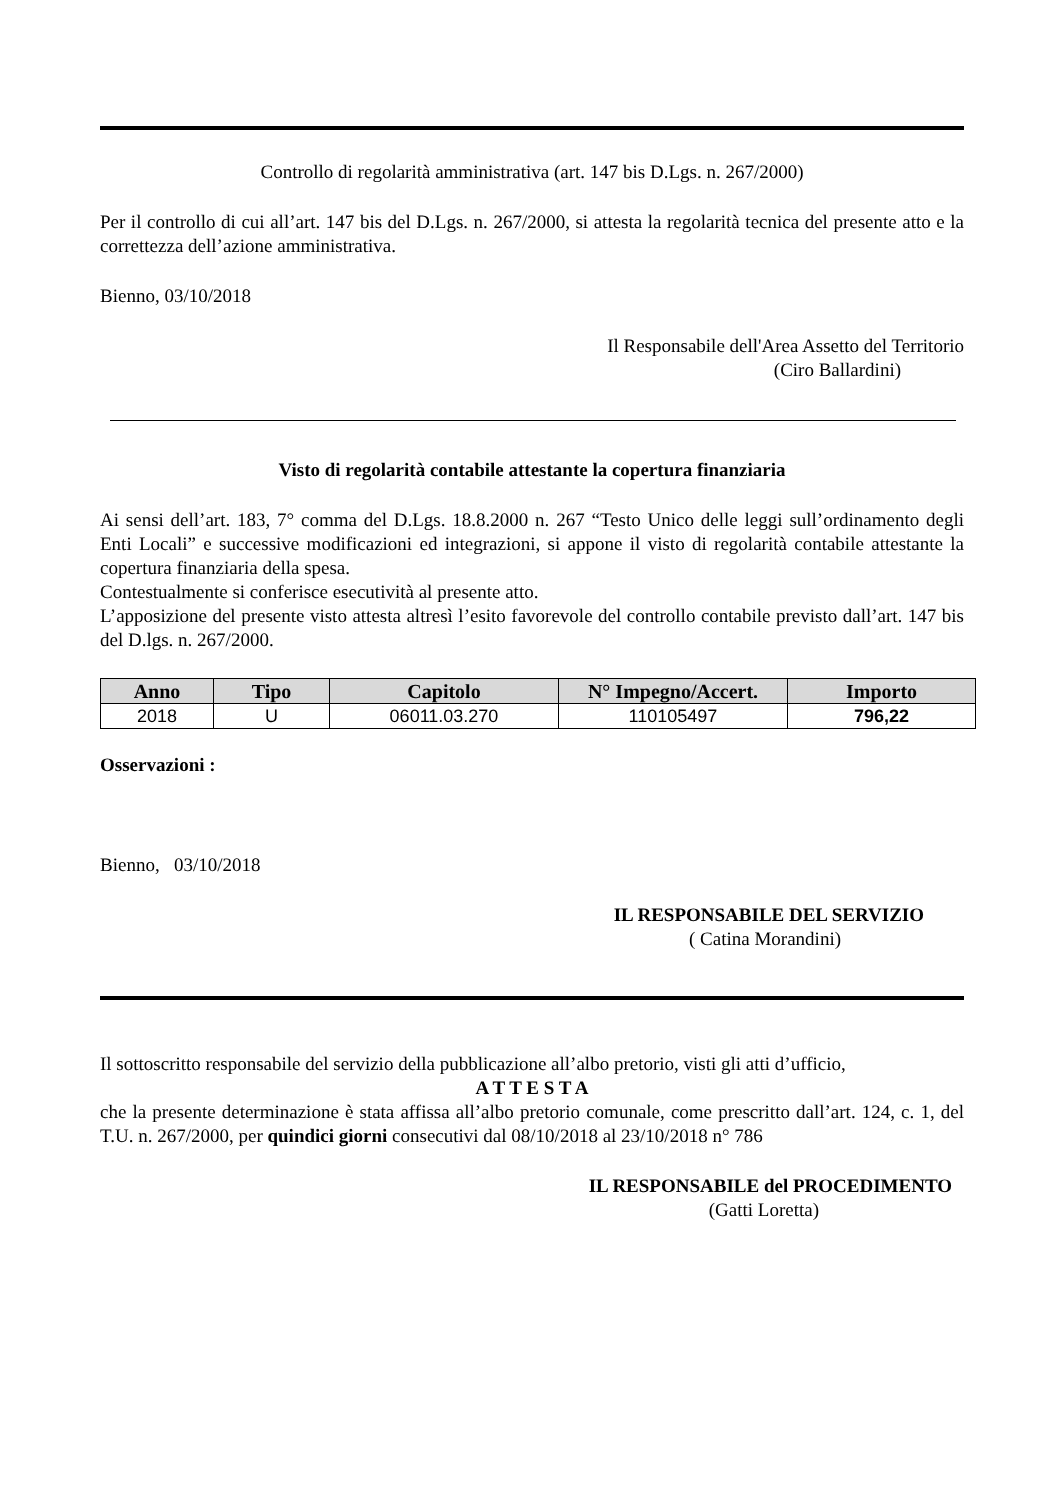Controllo di regolarità amministrativa (art. 147 bis D.Lgs. n. 267/2000)
Per il controllo di cui all’art. 147 bis del D.Lgs. n. 267/2000, si attesta la regolarità tecnica del presente atto e la correttezza dell’azione amministrativa.
Bienno, 03/10/2018
Il Responsabile dell'Area Assetto del Territorio
(Ciro Ballardini)
Visto di regolarità contabile attestante la copertura finanziaria
Ai sensi dell’art. 183, 7° comma del D.Lgs. 18.8.2000 n. 267 “Testo Unico delle leggi sull’ordinamento degli Enti Locali” e successive modificazioni ed integrazioni, si appone il visto di regolarità contabile attestante la copertura finanziaria della spesa.
Contestualmente si conferisce esecutività al presente atto.
L’apposizione del presente visto attesta altresì l’esito favorevole del controllo contabile previsto dall’art. 147 bis del D.lgs. n. 267/2000.
| Anno | Tipo | Capitolo | N° Impegno/Accert. | Importo |
| --- | --- | --- | --- | --- |
| 2018 | U | 06011.03.270 | 110105497 | 796,22 |
Osservazioni :
Bienno, 03/10/2018
IL RESPONSABILE DEL SERVIZIO
( Catina Morandini)
Il sottoscritto responsabile del servizio della pubblicazione all’albo pretorio, visti gli atti d’ufficio,
A T T E S T A
che la presente determinazione è stata affissa all’albo pretorio comunale, come prescritto dall’art. 124, c. 1, del T.U. n. 267/2000, per quindici giorni consecutivi dal 08/10/2018 al 23/10/2018 n° 786
IL RESPONSABILE del PROCEDIMENTO
(Gatti Loretta)